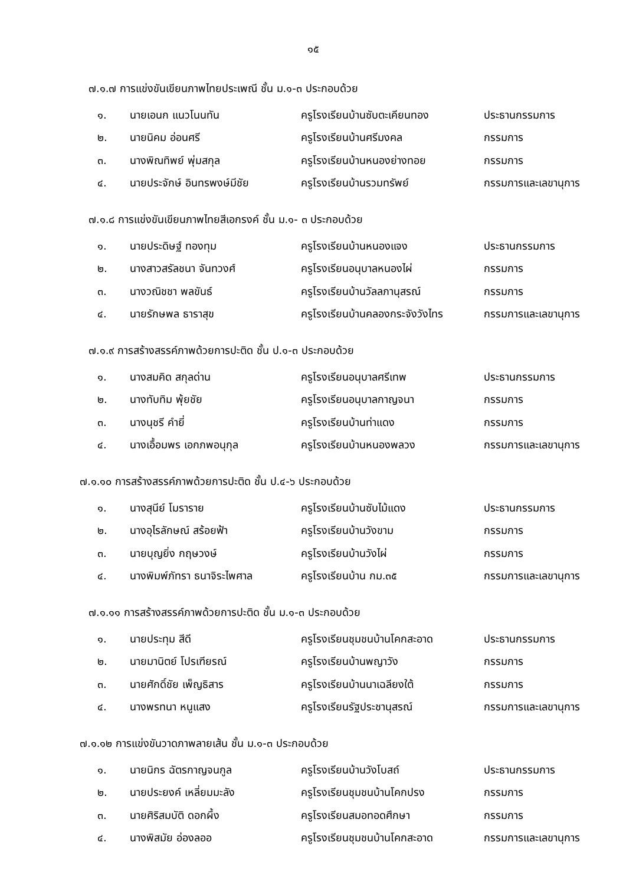๑๕
๗.๑.๗ การแข่งขันเขียนภาพไทยประเพณี ชั้น ม.๑-๓ ประกอบด้วย
| ๑. | นายเอนก แนวโนนทัน | ครูโรงเรียนบ้านซับตะเคียนทอง | ประธานกรรมการ |
| ๒. | นายนิคม อ่อนศรี | ครูโรงเรียนบ้านศรีมงคล | กรรมการ |
| ๓. | นางพิณทิพย์ พุ่มสกุล | ครูโรงเรียนบ้านหนองย่างทอย | กรรมการ |
| ๔. | นายประจักษ์ อินทรพงษ์มีชัย | ครูโรงเรียนบ้านรวมทรัพย์ | กรรมการและเลขานุการ |
๗.๑.๘ การแข่งขันเขียนภาพไทยสีเอกรงค์ ชั้น ม.๑- ๓ ประกอบด้วย
| ๑. | นายประดิษฐ์ ทองทุม | ครูโรงเรียนบ้านหนองแจง | ประธานกรรมการ |
| ๒. | นางสาวสรัลชนา จันทวงศ์ | ครูโรงเรียนอนุบาลหนองไผ่ | กรรมการ |
| ๓. | นางวณิชชา พลขันธ์ | ครูโรงเรียนบ้านวัลลภานุสรณ์ | กรรมการ |
| ๔. | นายรักษพล ธาราสุข | ครูโรงเรียนบ้านคลองกระจังวังไทร | กรรมการและเลขานุการ |
๗.๑.๙ การสร้างสรรค์ภาพด้วยการปะติด ชั้น ป.๑-๓ ประกอบด้วย
| ๑. | นางสมคิด สกุลด่าน | ครูโรงเรียนอนุบาลศรีเทพ | ประธานกรรมการ |
| ๒. | นางทับทิม พุ้ยชัย | ครูโรงเรียนอนุบาลกาญจนา | กรรมการ |
| ๓. | นางนุชรี คำยี่ | ครูโรงเรียนบ้านท่าแดง | กรรมการ |
| ๔. | นางเอื้อมพร เอกภพอนุกุล | ครูโรงเรียนบ้านหนองพลวง | กรรมการและเลขานุการ |
๗.๑.๑๐ การสร้างสรรค์ภาพด้วยการปะติด ชั้น ป.๔-๖ ประกอบด้วย
| ๑. | นางสุนีย์ โมราราย | ครูโรงเรียนบ้านซับไม้แดง | ประธานกรรมการ |
| ๒. | นางอุไรลักษณ์ สร้อยฟ้า | ครูโรงเรียนบ้านวังขาม | กรรมการ |
| ๓. | นายบุญยิ่ง กฤษวงษ์ | ครูโรงเรียนบ้านวังไผ่ | กรรมการ |
| ๔. | นางพิมพ์ภัทรา ธนาจิระไพศาล | ครูโรงเรียนบ้าน กม.๓๕ | กรรมการและเลขานุการ |
๗.๑.๑๑ การสร้างสรรค์ภาพด้วยการปะติด ชั้น ม.๑-๓ ประกอบด้วย
| ๑. | นายประทุม สีดี | ครูโรงเรียนชุมชนบ้านโคกสะอาด | ประธานกรรมการ |
| ๒. | นายมานิตย์ โปรเฑียรณ์ | ครูโรงเรียนบ้านพญาวัง | กรรมการ |
| ๓. | นายศักดิ์ชัย เพ็ญธิสาร | ครูโรงเรียนบ้านนาเฉลียงใต้ | กรรมการ |
| ๔. | นางพรทนา หนูแสง | ครูโรงเรียนรัฐประชานุสรณ์ | กรรมการและเลขานุการ |
๗.๑.๑๒ การแข่งขันวาดภาพลายเส้น ชั้น ม.๑-๓ ประกอบด้วย
| ๑. | นายนิกร ฉัตรกาญจนกูล | ครูโรงเรียนบ้านวังโบสถ์ | ประธานกรรมการ |
| ๒. | นายประยงค์ เหลี่ยมมะลัง | ครูโรงเรียนชุมชนบ้านโคกปรง | กรรมการ |
| ๓. | นายศิริสมบัติ ดอกผึ้ง | ครูโรงเรียนสมอทอดศึกษา | กรรมการ |
| ๔. | นางพิสมัย อ่องลออ | ครูโรงเรียนชุมชนบ้านโคกสะอาด | กรรมการและเลขานุการ |